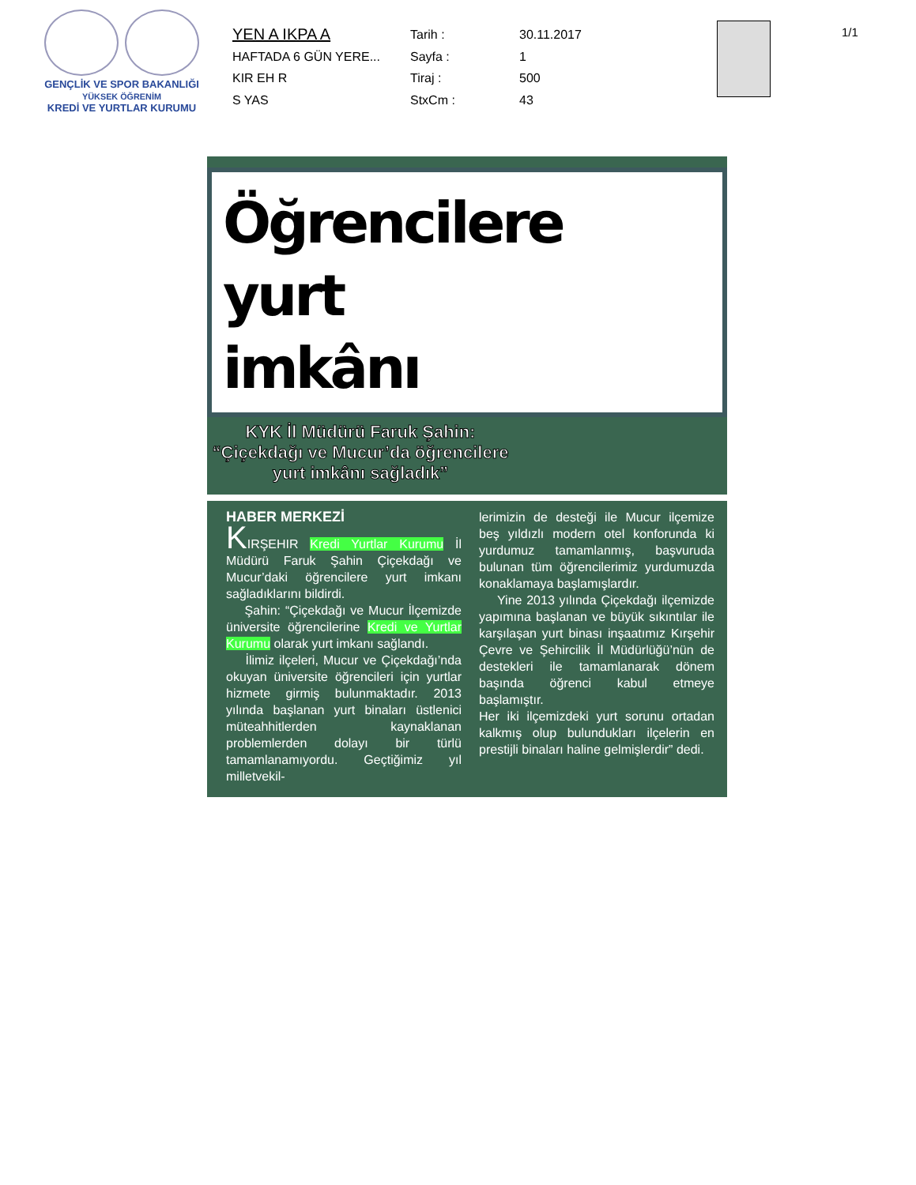GENÇLİK VE SPOR BAKANLIĞI
YÜKSEK ÖĞRENİM
KREDİ VE YURTLAR KURUMU
YEN A IKPA A
Tarih :
30.11.2017
HAFTADA 6 GÜN YERE...
Sayfa :
1
KIR EH R
Tiraj :
500
S YAS
StxCm :
43
1/1
Öğrencilere yurt imkânı
KYK İl Müdürü Faruk Şahin:
“Çiçekdağı ve Mucur’da öğrencilere
yurt imkânı sağladık”
HABER MERKEZİ
KIRŞEHIR Kredi Yurtlar Kurumu İl Müdürü Faruk Şahin Çiçekdağı ve Mucur’daki öğrencilere yurt imkanı sağladıklarını bildirdi.
Şahin: “Çiçekdağı ve Mucur İlçemizde üniversite öğrencilerine Kredi ve Yurtlar Kurumu olarak yurt imkanı sağlandı.
İlimiz ilçeleri, Mucur ve Çiçekdağı’nda okuyan üniversite öğrencileri için yurtlar hizmete girmiş bulunmaktadır. 2013 yılında başlanan yurt binaları üstlenici müteahhitlerden kaynaklanan problemlerden dolayı bir türlü tamamlanamıyordu. Geçtiğimiz yıl milletvekil-
lerimizin de desteği ile Mucur ilçemize beş yıldızlı modern otel konforunda ki yurdumuz tamamlanmış, başvuruda bulunan tüm öğrencilerimiz yurdumuzda konaklamaya başlamışlardır.
Yine 2013 yılında Çiçekdağı ilçemizde yapımına başlanan ve büyük sıkıntılar ile karşılaşan yurt binası inşaatımız Kırşehir Çevre ve Şehircilik İl Müdürlüğü’nün de destekleri ile tamamlanarak dönem başında öğrenci kabul etmeye başlamıştır.
Her iki ilçemizdeki yurt sorunu ortadan kalkmış olup bulundukları ilçelerin en prestijli binaları haline gelmişlerdir” dedi.